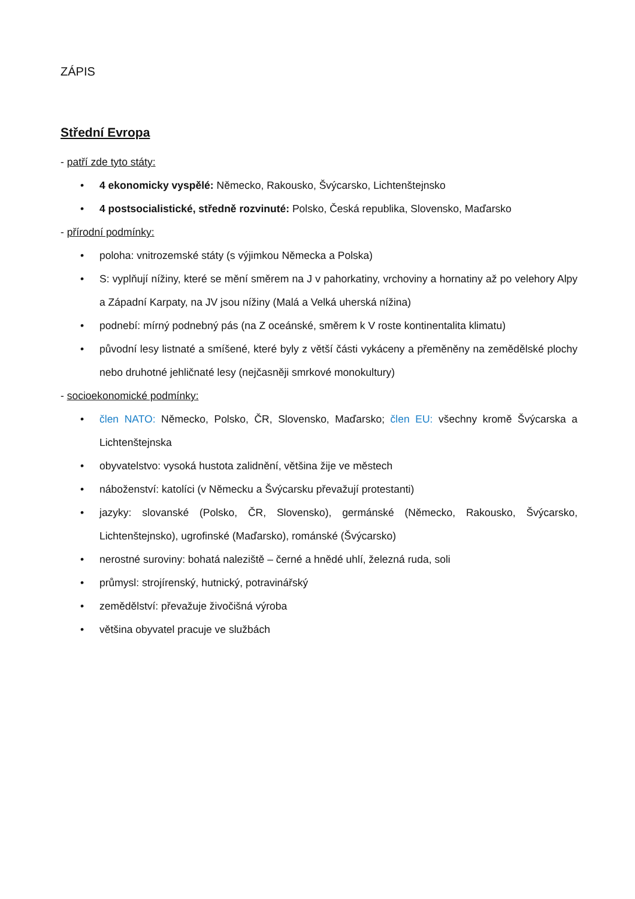ZÁPIS
Střední Evropa
- patří zde tyto státy:
• 4 ekonomicky vyspělé: Německo, Rakousko, Švýcarsko, Lichtenštejnsko
• 4 postsocialistické, středně rozvinuté: Polsko, Česká republika, Slovensko, Maďarsko
- přírodní podmínky:
• poloha: vnitrozemské státy (s výjimkou Německa a Polska)
• S: vyplňují nížiny, které se mění směrem na J v pahorkatiny, vrchoviny a hornatiny až po velehory Alpy a Západní Karpaty, na JV jsou nížiny (Malá a Velká uherská nížina)
• podnebí: mírný podnebný pás (na Z oceánské, směrem k V roste kontinentalita klimatu)
• původní lesy listnaté a smíšené, které byly z větší části vykáceny a přeměněny na zemědělské plochy nebo druhotné jehličnaté lesy (nejčasněji smrkové monokultury)
- socioekonomické podmínky:
• člen NATO: Německo, Polsko, ČR, Slovensko, Maďarsko; člen EU: všechny kromě Švýcarska a Lichtenštejnska
• obyvatelstvo: vysoká hustota zalidnění, většina žije ve městech
• náboženství: katolíci (v Německu a Švýcarsku převažují protestanti)
• jazyky: slovanské (Polsko, ČR, Slovensko), germánské (Německo, Rakousko, Švýcarsko, Lichtenštejnsko), ugrofinské (Maďarsko), románské (Švýcarsko)
• nerostné suroviny: bohatá naleziště – černé a hnědé uhlí, železná ruda, soli
• průmysl: strojírenský, hutnický, potravinářský
• zemědělství: převažuje živočišná výroba
• většina obyvatel pracuje ve službách